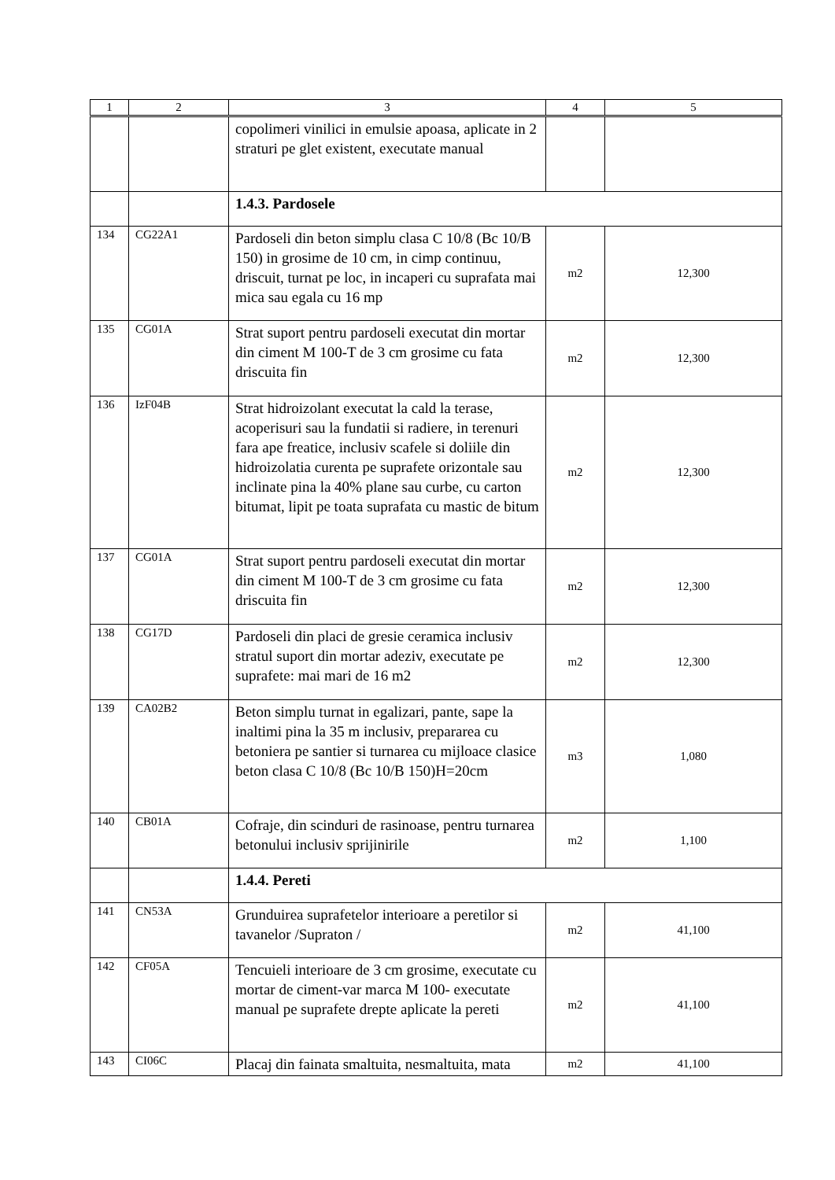| 1 | 2 | 3 | 4 | 5 |
| --- | --- | --- | --- | --- |
| | | copolimeri vinilici in emulsie apoasa, aplicate in 2 straturi pe glet existent, executate manual | | |
| | | 1.4.3. Pardosele | | |
| 134 | CG22A1 | Pardoseli din beton simplu clasa C 10/8 (Bc 10/B 150) in grosime de 10 cm, in cimp continuu, driscuit, turnat pe loc, in incaperi cu suprafata mai mica sau egala cu 16 mp | m2 | 12,300 |
| 135 | CG01A | Strat suport pentru pardoseli executat din mortar din ciment M 100-T de 3 cm grosime cu fata driscuita fin | m2 | 12,300 |
| 136 | IzF04B | Strat hidroizolant executat la cald la terase, acoperisuri sau la fundatii si radiere, in terenuri fara ape freatice, inclusiv scafele si doliile din hidroizolatia curenta pe suprafete orizontale sau inclinate pina la 40% plane sau curbe, cu carton bitumat, lipit pe toata suprafata cu mastic de bitum | m2 | 12,300 |
| 137 | CG01A | Strat suport pentru pardoseli executat din mortar din ciment M 100-T de 3 cm grosime cu fata driscuita fin | m2 | 12,300 |
| 138 | CG17D | Pardoseli din placi de gresie ceramica inclusiv stratul suport din mortar adeziv, executate pe suprafete: mai mari de 16 m2 | m2 | 12,300 |
| 139 | CA02B2 | Beton simplu turnat in egalizari, pante, sape la inaltimi pina la 35 m inclusiv, prepararea cu betoniera pe santier si turnarea cu mijloace clasice beton clasa C 10/8 (Bc 10/B 150)H=20cm | m3 | 1,080 |
| 140 | CB01A | Cofraje, din scinduri de rasinoase, pentru turnarea betonului inclusiv sprijinirile | m2 | 1,100 |
| | | 1.4.4. Pereti | | |
| 141 | CN53A | Grunduirea suprafetelor interioare a peretilor si tavanelor /Supraton / | m2 | 41,100 |
| 142 | CF05A | Tencuieli interioare de 3 cm grosime, executate cu mortar de ciment-var marca M 100- executate manual pe suprafete drepte aplicate la pereti | m2 | 41,100 |
| 143 | CI06C | Placaj din fainata smaltuita, nesmaltuita, mata | m2 | 41,100 |